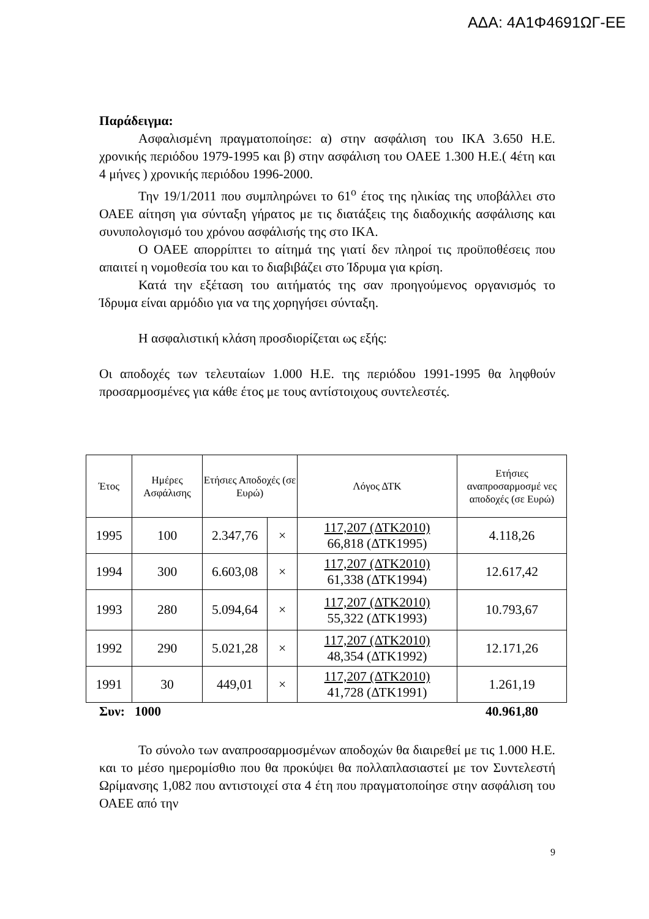ΑΔΑ: 4Α1Φ4691ΩΓ-ΕΕ
Παράδειγμα:
Ασφαλισμένη πραγματοποίησε: α) στην ασφάλιση του ΙΚΑ 3.650 Η.Ε. χρονικής περιόδου 1979-1995 και β) στην ασφάλιση του ΟΑΕΕ 1.300 Η.Ε.( 4έτη και 4 μήνες ) χρονικής περιόδου 1996-2000.
Την 19/1/2011 που συμπληρώνει το 61<sup>ο</sup> έτος της ηλικίας της υποβάλλει στο ΟΑΕΕ αίτηση για σύνταξη γήρατος με τις διατάξεις της διαδοχικής ασφάλισης και συνυπολογισμό του χρόνου ασφάλισής της στο ΙΚΑ.
Ο ΟΑΕΕ απορρίπτει το αίτημά της γιατί δεν πληροί τις προϋποθέσεις που απαιτεί η νομοθεσία του και το διαβιβάζει στο Ίδρυμα για κρίση.
Κατά την εξέταση του αιτήματός της σαν προηγούμενος οργανισμός το Ίδρυμα είναι αρμόδιο για να της χορηγήσει σύνταξη.
Η ασφαλιστική κλάση προσδιορίζεται ως εξής:
Οι αποδοχές των τελευταίων 1.000 Η.Ε. της περιόδου 1991-1995 θα ληφθούν προσαρμοσμένες για κάθε έτος με τους αντίστοιχους συντελεστές.
| Έτος | Ημέρες Ασφάλισης | Ετήσιες Αποδοχές (σε Ευρώ) | | Λόγος ΔΤΚ | Ετήσιες αναπροσαρμοσμέ νες αποδοχές (σε Ευρώ) |
| --- | --- | --- | --- | --- | --- |
| 1995 | 100 | 2.347,76 | × | 117,207 (ΔΤΚ2010) 66,818 (ΔΤΚ1995) | 4.118,26 |
| 1994 | 300 | 6.603,08 | × | 117,207 (ΔΤΚ2010) 61,338 (ΔΤΚ1994) | 12.617,42 |
| 1993 | 280 | 5.094,64 | × | 117,207 (ΔΤΚ2010) 55,322 (ΔΤΚ1993) | 10.793,67 |
| 1992 | 290 | 5.021,28 | × | 117,207 (ΔΤΚ2010) 48,354 (ΔΤΚ1992) | 12.171,26 |
| 1991 | 30 | 449,01 | × | 117,207 (ΔΤΚ2010) 41,728 (ΔΤΚ1991) | 1.261,19 |
Συν: 1000 40.961,80
Το σύνολο των αναπροσαρμοσμένων αποδοχών θα διαιρεθεί με τις 1.000 Η.Ε. και το μέσο ημερομίσθιο που θα προκύψει θα πολλαπλασιαστεί με τον Συντελεστή Ωρίμανσης 1,082 που αντιστοιχεί στα 4 έτη που πραγματοποίησε στην ασφάλιση του ΟΑΕΕ από την
9